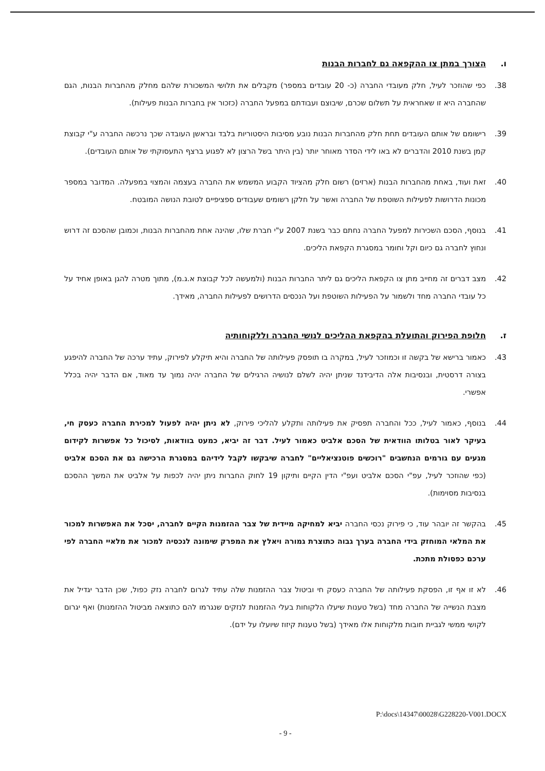ו. הצורך במתן צו ההקפאה גם לחברות הבנות
38. כפי שהוזכר לעיל, חלק מעובדי החברה (כ- 20 עובדים במספר) מקבלים את תלושי המשכורת שלהם מחלק מהחברות הבנות, הגם שהחברה היא זו שאחראית על תשלום שכרם, שיבוצם ועבודתם במפעל החברה (כזכור אין בחברות הבנות פעילות).
39. רישומם של אותם העובדים תחת חלק מהחברות הבנות נובע מסיבות היסטוריות בלבד ובראשן העובדה שכך נרכשה החברה ע"י קבוצת קמן בשנת 2010 והדברים לא באו לידי הסדר מאוחר יותר (בין היתר בשל הרצון לא לפגוע ברצף התעסוקתי של אותם העובדים).
40. זאת ועוד, באחת מהחברות הבנות (ארזים) רשום חלק מהציוד הקבוע המשמש את החברה בעצמה והמצוי במפעלה. המדובר במספר מכונות הדרושות לפעילות השוטפת של החברה ואשר על חלקן רשומים שעבודים ספציפיים לטובת הנושה המובטח.
41. בנוסף, הסכם השכירות למפעל החברה נחתם כבר בשנת 2007 ע"י חברת שלו, שהינה אחת מהחברות הבנות, וכמובן שהסכם זה דרוש ונחוץ לחברה גם כיום וקל וחומר במסגרת הקפאת הליכים.
42. מצב דברים זה מחייב מתן צו הקפאת הליכים גם ליתר החברות הבנות (ולמעשה לכל קבוצת א.ג.מ), מתוך מטרה להגן באופן אחיד על כל עובדי החברה מחד ולשמור על הפעילות השוטפת ועל הנכסים הדרושים לפעילות החברה, מאידך.
ז. חלופת הפירוק והתועלת בהקפאת ההליכים לנושי החברה וללקוחותיה
43. כאמור ברישא של בקשה זו וכמוזכר לעיל, במקרה בו תופסק פעילותה של החברה והיא תיקלע לפירוק, עתיד ערכה של החברה להיפגע בצורה דרסטית, ובנסיבות אלה הדיבידנד שניתן יהיה לשלם לנושיה הרגילים של החברה יהיה נמוך עד מאוד, אם הדבר יהיה בכלל אפשרי.
44. בנוסף, כאמור לעיל, ככל והחברה תפסיק את פעילותה ותקלע להליכי פירוק, לא ניתן יהיה לפעול למכירת החברה כעסק חי, בעיקר לאור בטלותו הוודאית של הסכם אלביט כאמור לעיל. דבר זה יביא, כמעט בוודאות, לסיכול כל אפשרות לקידום מגעים עם גורמים הנחשבים "רוכשים פוטנציאליים" לחברה שיבקשו לקבל לידיהם במסגרת הרכישה גם את הסכם אלביט (כפי שהוזכר לעיל, עפ"י הסכם אלביט ועפ"י הדין הקיים ותיקון 19 לחוק החברות ניתן יהיה לכפות על אלביט את המשך ההסכם בנסיבות מסוימות).
45. בהקשר זה יובהר עוד, כי פירוק נכסי החברה יביא למחיקה מיידית של צבר ההזמנות הקיים לחברה, יסכל את האפשרות למכור את המלאי המוחזק בידי החברה בערך גבוה כתוצרת גמורה ויאלץ את המפרק שימונה לנכסיה למכור את מלאיי החברה לפי ערכם כפסולת מתכת.
46. לא זו אף זו, הפסקת פעילותה של החברה כעסק חי וביטול צבר ההזמנות שלה עתיד לגרום לחברה נזק כפול, שכן הדבר יגדיל את מצבת הנשייה של החברה מחד (בשל טענות שיעלו הלקוחות בעלי ההזמנות לנזקים שנגרמו להם כתוצאה מביטול ההזמנות) ואף יגרום לקושי ממשי לגביית חובות מלקוחות אלו מאידך (בשל טענות קיזוז שיועלו על ידם).
P:\docs\14347\00028\G228220-V001.DOCX
- 9 -